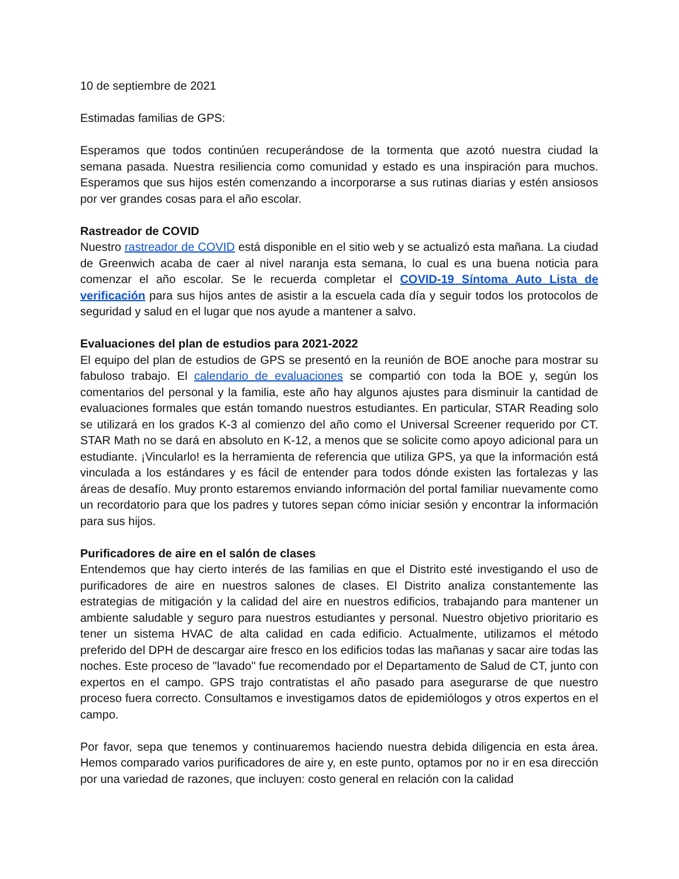10 de septiembre de 2021
Estimadas familias de GPS:
Esperamos que todos continúen recuperándose de la tormenta que azotó nuestra ciudad la semana pasada. Nuestra resiliencia como comunidad y estado es una inspiración para muchos. Esperamos que sus hijos estén comenzando a incorporarse a sus rutinas diarias y estén ansiosos por ver grandes cosas para el año escolar.
Rastreador de COVID
Nuestro rastreador de COVID está disponible en el sitio web y se actualizó esta mañana. La ciudad de Greenwich acaba de caer al nivel naranja esta semana, lo cual es una buena noticia para comenzar el año escolar. Se le recuerda completar el COVID-19 Síntoma Auto Lista de verificación para sus hijos antes de asistir a la escuela cada día y seguir todos los protocolos de seguridad y salud en el lugar que nos ayude a mantener a salvo.
Evaluaciones del plan de estudios para 2021-2022
El equipo del plan de estudios de GPS se presentó en la reunión de BOE anoche para mostrar su fabuloso trabajo. El calendario de evaluaciones se compartió con toda la BOE y, según los comentarios del personal y la familia, este año hay algunos ajustes para disminuir la cantidad de evaluaciones formales que están tomando nuestros estudiantes. En particular, STAR Reading solo se utilizará en los grados K-3 al comienzo del año como el Universal Screener requerido por CT. STAR Math no se dará en absoluto en K-12, a menos que se solicite como apoyo adicional para un estudiante. ¡Vincularlo! es la herramienta de referencia que utiliza GPS, ya que la información está vinculada a los estándares y es fácil de entender para todos dónde existen las fortalezas y las áreas de desafío. Muy pronto estaremos enviando información del portal familiar nuevamente como un recordatorio para que los padres y tutores sepan cómo iniciar sesión y encontrar la información para sus hijos.
Purificadores de aire en el salón de clases
Entendemos que hay cierto interés de las familias en que el Distrito esté investigando el uso de purificadores de aire en nuestros salones de clases. El Distrito analiza constantemente las estrategias de mitigación y la calidad del aire en nuestros edificios, trabajando para mantener un ambiente saludable y seguro para nuestros estudiantes y personal. Nuestro objetivo prioritario es tener un sistema HVAC de alta calidad en cada edificio. Actualmente, utilizamos el método preferido del DPH de descargar aire fresco en los edificios todas las mañanas y sacar aire todas las noches. Este proceso de "lavado" fue recomendado por el Departamento de Salud de CT, junto con expertos en el campo. GPS trajo contratistas el año pasado para asegurarse de que nuestro proceso fuera correcto. Consultamos e investigamos datos de epidemiólogos y otros expertos en el campo.
Por favor, sepa que tenemos y continuaremos haciendo nuestra debida diligencia en esta área. Hemos comparado varios purificadores de aire y, en este punto, optamos por no ir en esa dirección por una variedad de razones, que incluyen: costo general en relación con la calidad